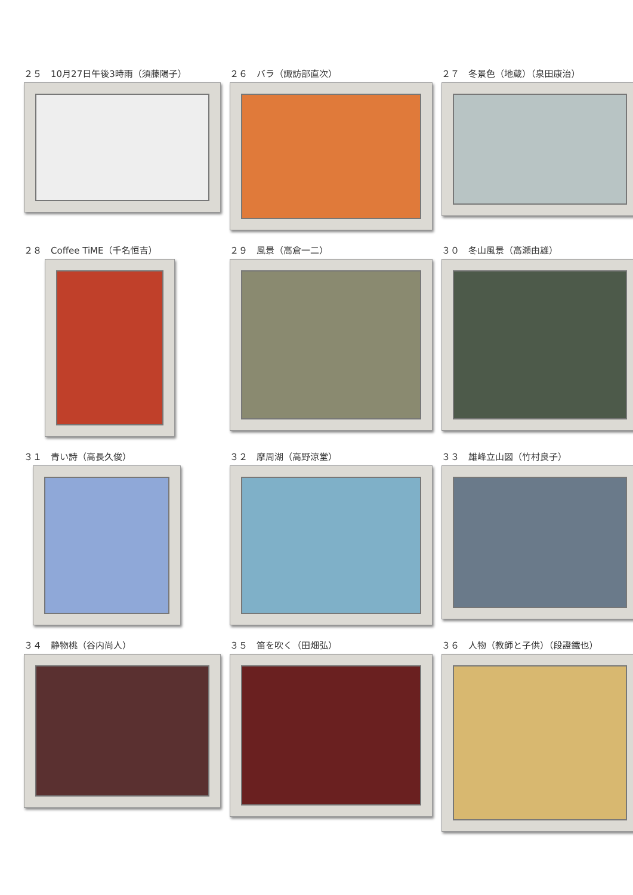２５　10月27日午後3時雨（須藤陽子）
２６　バラ（諏訪部直次）
２７　冬景色（地蔵）（泉田康治）
２８　Coffee TiME（千名恒吉）
２９　風景（高倉一二）
３０　冬山風景（高瀬由雄）
３１　青い詩（高長久俊）
３２　摩周湖（高野涼堂）
３３　雄峰立山図（竹村良子）
３４　静物桃（谷内尚人）
３５　笛を吹く（田畑弘）
３６　人物（教師と子供）（段證鐵也）